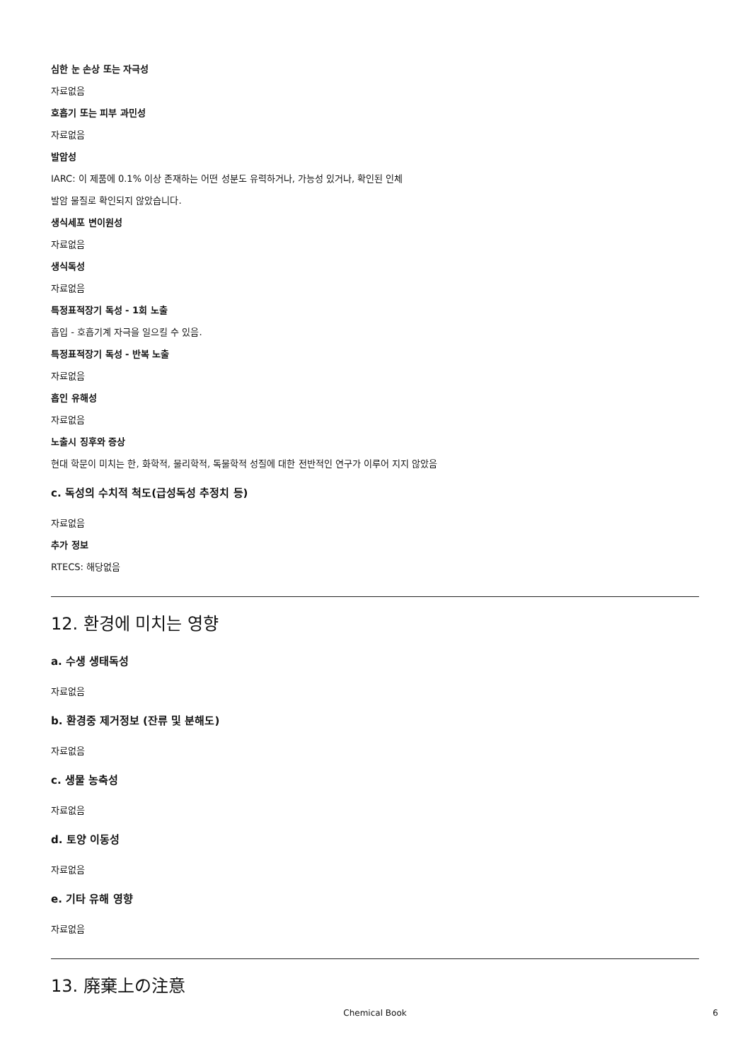심한 눈 손상 또는 자극성
자료없음
호흡기 또는 피부 과민성
자료없음
발암성
IARC: 이 제품에 0.1% 이상 존재하는 어떤 성분도 유력하거나, 가능성 있거나, 확인된 인체
발암 물질로 확인되지 않았습니다.
생식세포 변이원성
자료없음
생식독성
자료없음
특정표적장기 독성 - 1회 노출
흡입 - 호흡기계 자극을 일으킬 수 있음.
특정표적장기 독성 - 반복 노출
자료없음
흡인 유해성
자료없음
노출시 징후와 증상
현대 학문이 미치는 한, 화학적, 물리학적, 독물학적 성질에 대한 전반적인 연구가 이루어 지지 않았음
c. 독성의 수치적 척도(급성독성 추정치 등)
자료없음
추가 정보
RTECS: 해당없음
12. 환경에 미치는 영향
a. 수생 생태독성
자료없음
b. 환경중 제거정보 (잔류 및 분해도)
자료없음
c. 생물 농축성
자료없음
d. 토양 이동성
자료없음
e. 기타 유해 영향
자료없음
13. 廃棄上の注意
Chemical Book 6